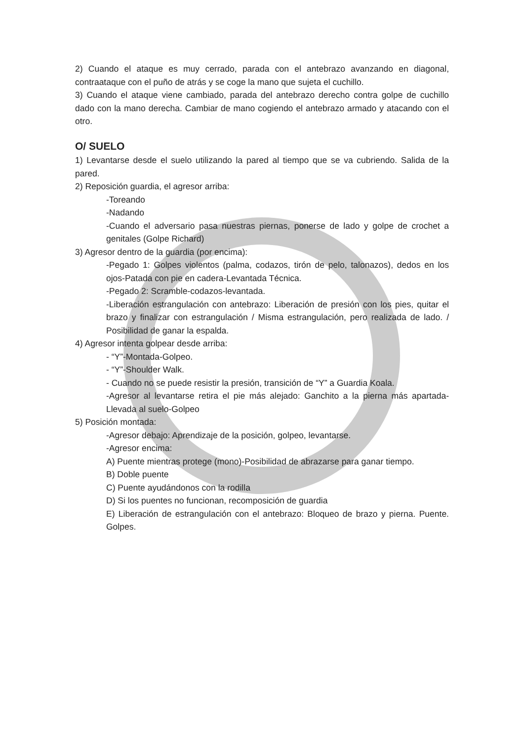2) Cuando el ataque es muy cerrado, parada con el antebrazo avanzando en diagonal, contraataque con el puño de atrás y se coge la mano que sujeta el cuchillo.
3) Cuando el ataque viene cambiado, parada del antebrazo derecho contra golpe de cuchillo dado con la mano derecha. Cambiar de mano cogiendo el antebrazo armado y atacando con el otro.
O/ SUELO
1) Levantarse desde el suelo utilizando la pared al tiempo que se va cubriendo. Salida de la pared.
2) Reposición guardia, el agresor arriba:
-Toreando
-Nadando
-Cuando el adversario pasa nuestras piernas, ponerse de lado y golpe de crochet a genitales (Golpe Richard)
3) Agresor dentro de la guardia (por encima):
-Pegado 1: Golpes violentos (palma, codazos, tirón de pelo, talonazos), dedos en los ojos-Patada con pie en cadera-Levantada Técnica.
-Pegado 2: Scramble-codazos-levantada.
-Liberación estrangulación con antebrazo: Liberación de presión con los pies, quitar el brazo y finalizar con estrangulación / Misma estrangulación, pero realizada de lado. / Posibilidad de ganar la espalda.
4) Agresor intenta golpear desde arriba:
- “Y”-Montada-Golpeo.
- “Y”-Shoulder Walk.
- Cuando no se puede resistir la presión, transición de “Y” a Guardia Koala.
-Agresor al levantarse retira el pie más alejado: Ganchito a la pierna más apartada-Llevada al suelo-Golpeo
5) Posición montada:
-Agresor debajo: Aprendizaje de la posición, golpeo, levantarse.
-Agresor encima:
A) Puente mientras protege (mono)-Posibilidad de abrazarse para ganar tiempo.
B) Doble puente
C) Puente ayudándonos con la rodilla
D) Si los puentes no funcionan, recomposición de guardia
E) Liberación de estrangulación con el antebrazo: Bloqueo de brazo y pierna. Puente. Golpes.